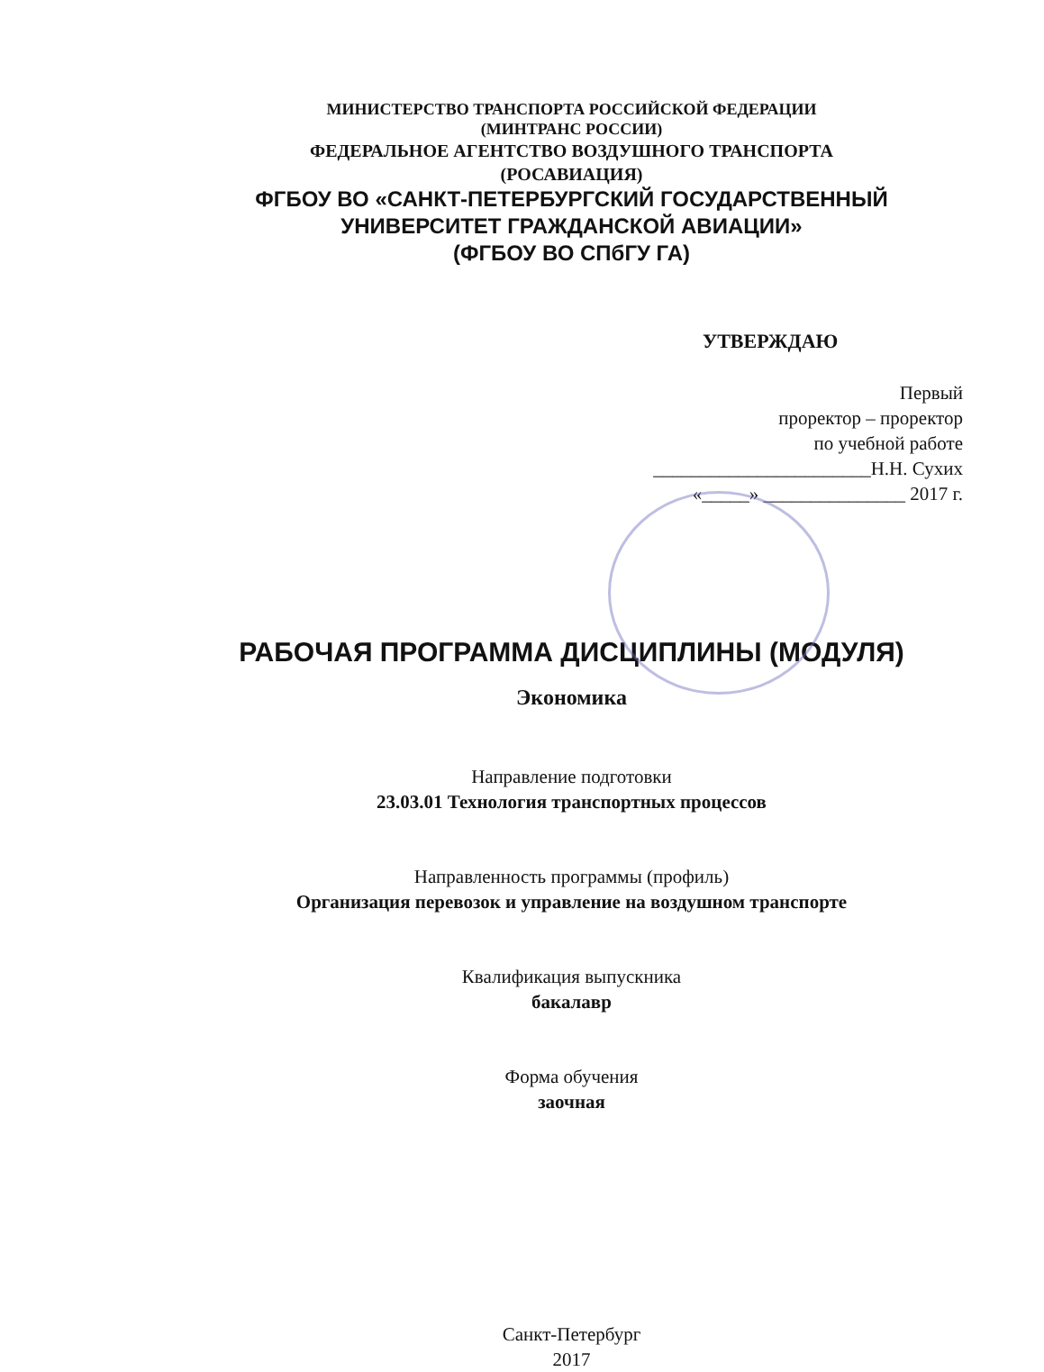МИНИСТЕРСТВО ТРАНСПОРТА РОССИЙСКОЙ ФЕДЕРАЦИИ
(МИНТРАНС РОССИИ)
ФЕДЕРАЛЬНОЕ АГЕНТСТВО ВОЗДУШНОГО ТРАНСПОРТА
(РОСАВИАЦИЯ)
ФГБОУ ВО «САНКТ-ПЕТЕРБУРГСКИЙ ГОСУДАРСТВЕННЫЙ
УНИВЕРСИТЕТ ГРАЖДАНСКОЙ АВИАЦИИ»
(ФГБОУ ВО СПбГУ ГА)
УТВЕРЖДАЮ
Первый
проректор – проректор
по учебной работе
_______________________Н.Н. Сухих
«_____» _______________ 2017 г.
РАБОЧАЯ ПРОГРАММА ДИСЦИПЛИНЫ (МОДУЛЯ)
Экономика
Направление подготовки
23.03.01 Технология транспортных процессов
Направленность программы (профиль)
Организация перевозок и управление на воздушном транспорте
Квалификация выпускника
бакалавр
Форма обучения
заочная
Санкт-Петербург
2017